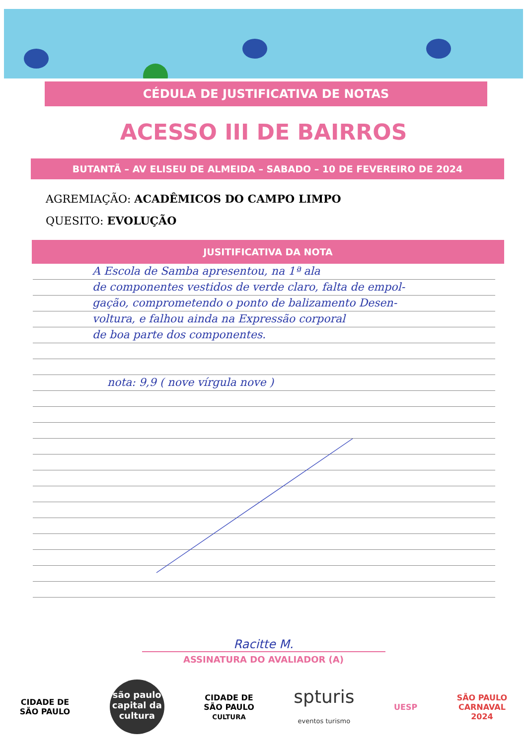CÉDULA DE JUSTIFICATIVA DE NOTAS
ACESSO III DE BAIRROS
BUTANTÃ – AV ELISEU DE ALMEIDA – SABADO – 10 DE FEVEREIRO DE 2024
AGREMIAÇÃO: ACADÊMICOS DO CAMPO LIMPO
QUESITO: EVOLUÇÃO
JUSITIFICATIVA DA NOTA
A Escola de Samba apresentou, na 1ª ala
de componentes vestidos de verde claro, falta de empol-
gação, comprometendo o ponto de balizamento Desen-
voltura, e falhou ainda na Expressão corporal
de boa parte dos componentes.
nota: 9,9 ( nove vírgula nove )
Racitte M.
ASSINATURA DO AVALIADOR (A)
CIDADE DE
SÃO PAULO
são paulo capital da cultura
CIDADE DE
SÃO PAULO
CULTURA
spturis
eventos turismo
UESP
SÃO PAULO
CARNAVAL
2024